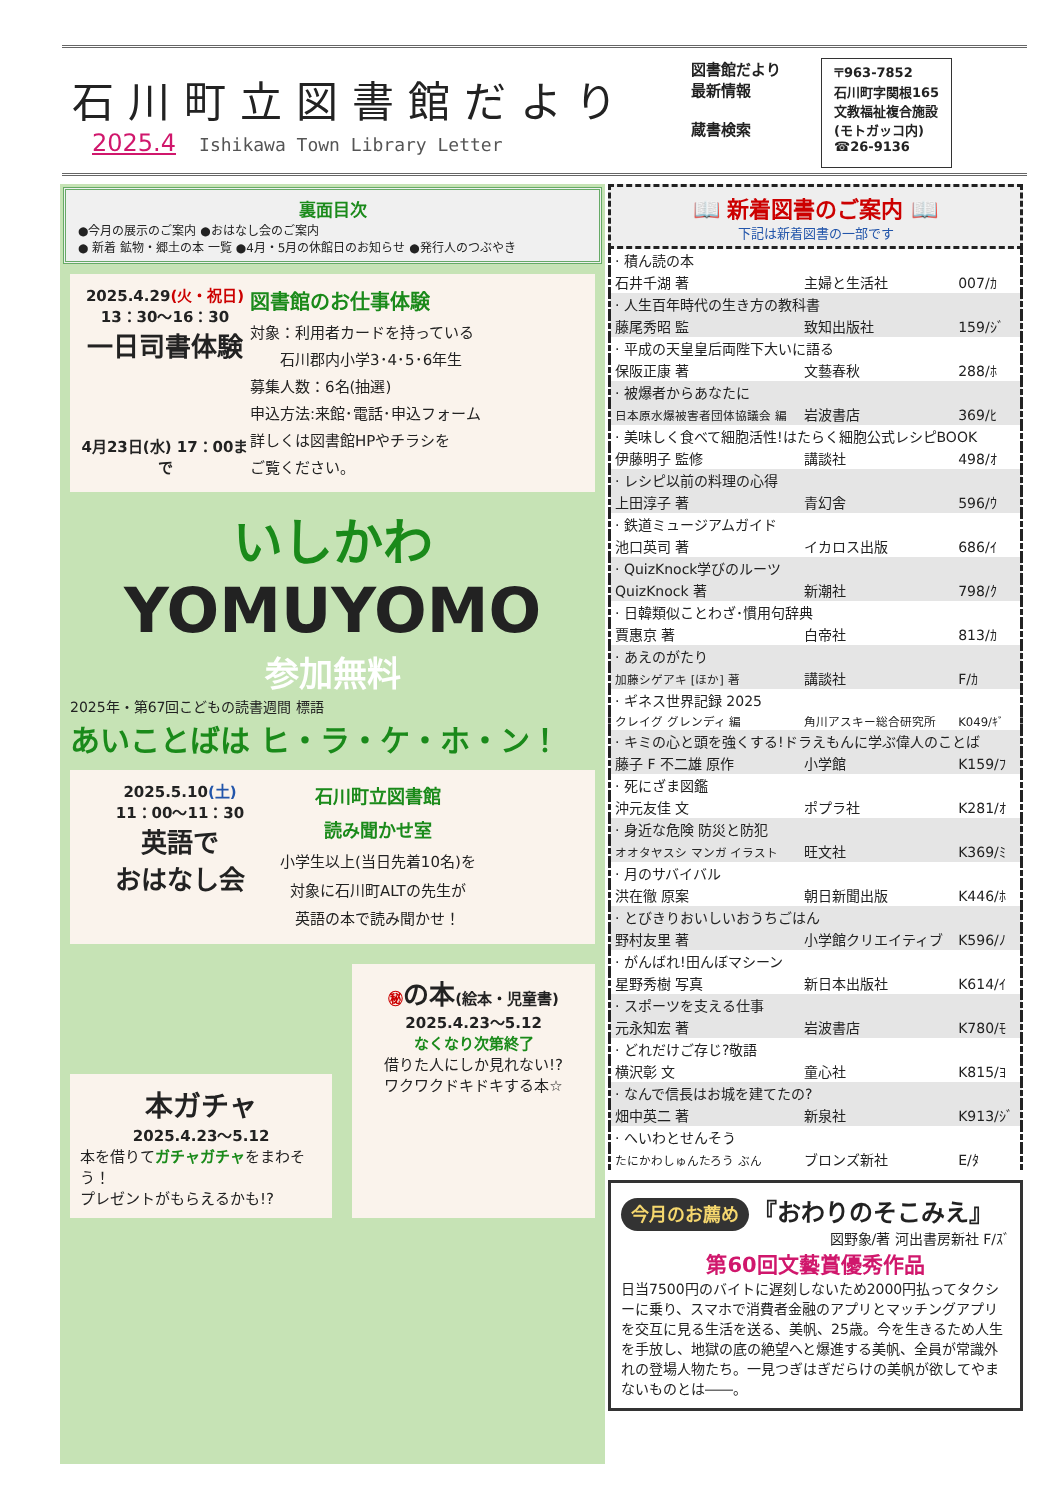石川町立図書館だより
2025.4 Ishikawa Town Library Letter
図書館だより
最新情報
蔵書検索
〒963-7852
石川町字関根165
文教福祉複合施設
(モトガッコ内)
☎26-9136
裏面目次
●今月の展示のご案内 ●おはなし会のご案内
● 新着 鉱物・郷土の本 一覧 ●4月・5月の休館日のお知らせ ●発行人のつぶやき
2025.4.29(火・祝日)
13：30〜16：30
一日司書体験
4月23日(水) 17：00まで
図書館のお仕事体験
対象：利用者カードを持っている
　　石川郡内小学3･4･5･6年生
募集人数：6名(抽選)
申込方法:来館･電話･申込フォーム
詳しくは図書館HPやチラシを
ご覧ください。
いしかわ
YOMUYOMO
参加無料
2025年・第67回こどもの読書週間 標語
あいことばは ヒ・ラ・ケ・ホ・ン！
2025.5.10(土)
11：00〜11：30
英語で
おはなし会
石川町立図書館
読み聞かせ室
小学生以上(当日先着10名)を
対象に石川町ALTの先生が
英語の本で読み聞かせ！
本ガチャ
2025.4.23〜5.12
本を借りてガチャガチャをまわそう！
プレゼントがもらえるかも!?
㊙の本(絵本・児童書)
2025.4.23〜5.12
なくなり次第終了
借りた人にしか見れない!?
ワクワクドキドキする本☆
📖 新着図書のご案内 📖
下記は新着図書の一部です
| · 積ん読の本 | | |
| 石井千湖 著 | 主婦と生活社 | 007/ｶ |
| · 人生百年時代の生き方の教科書 | | |
| 藤尾秀昭 監 | 致知出版社 | 159/ｼﾞ |
| · 平成の天皇皇后両陛下大いに語る | | |
| 保阪正康 著 | 文藝春秋 | 288/ﾎ |
| · 被爆者からあなたに | | |
| 日本原水爆被害者団体協議会 編 | 岩波書店 | 369/ﾋ |
| · 美味しく食べて細胞活性!はたらく細胞公式レシピBOOK | | |
| 伊藤明子 監修 | 講談社 | 498/ｵ |
| · レシピ以前の料理の心得 | | |
| 上田淳子 著 | 青幻舎 | 596/ｳ |
| · 鉄道ミュージアムガイド | | |
| 池口英司 著 | イカロス出版 | 686/ｲ |
| · QuizKnock学びのルーツ | | |
| QuizKnock 著 | 新潮社 | 798/ｸ |
| · 日韓類似ことわざ･慣用句辞典 | | |
| 賈惠京 著 | 白帝社 | 813/ｶ |
| · あえのがたり | | |
| 加藤シゲアキ [ほか] 著 | 講談社 | F/ｶ |
| · ギネス世界記録 2025 | | |
| クレイグ グレンディ 編 | 角川アスキー総合研究所 | K049/ｷﾞ |
| · キミの心と頭を強くする!ドラえもんに学ぶ偉人のことば | | |
| 藤子 F 不二雄 原作 | 小学館 | K159/ﾌ |
| · 死にざま図鑑 | | |
| 沖元友佳 文 | ポプラ社 | K281/ｵ |
| · 身近な危険 防災と防犯 | | |
| オオタヤスシ マンガ イラスト | 旺文社 | K369/ﾐ |
| · 月のサバイバル | | |
| 洪在徹 原案 | 朝日新聞出版 | K446/ﾎ |
| · とびきりおいしいおうちごはん | | |
| 野村友里 著 | 小学館クリエイティブ | K596/ﾉ |
| · がんばれ!田んぼマシーン | | |
| 星野秀樹 写真 | 新日本出版社 | K614/ｲ |
| · スポーツを支える仕事 | | |
| 元永知宏 著 | 岩波書店 | K780/ﾓ |
| · どれだけご存じ?敬語 | | |
| 横沢彰 文 | 童心社 | K815/ﾖ |
| · なんで信長はお城を建てたの? | | |
| 畑中英二 著 | 新泉社 | K913/ｼﾞ |
| · へいわとせんそう | | |
| たにかわしゅんたろう ぶん | ブロンズ新社 | E/ﾀ |
今月のお薦め 『おわりのそこみえ』
図野象/著 河出書房新社 F/ｽﾞ
第60回文藝賞優秀作品
日当7500円のバイトに遅刻しないため2000円払ってタクシーに乗り、スマホで消費者金融のアプリとマッチングアプリを交互に見る生活を送る、美帆、25歳。今を生きるため人生を手放し、地獄の底の絶望へと爆進する美帆、全員が常識外れの登場人物たち。一見つぎはぎだらけの美帆が欲してやまないものとは――。